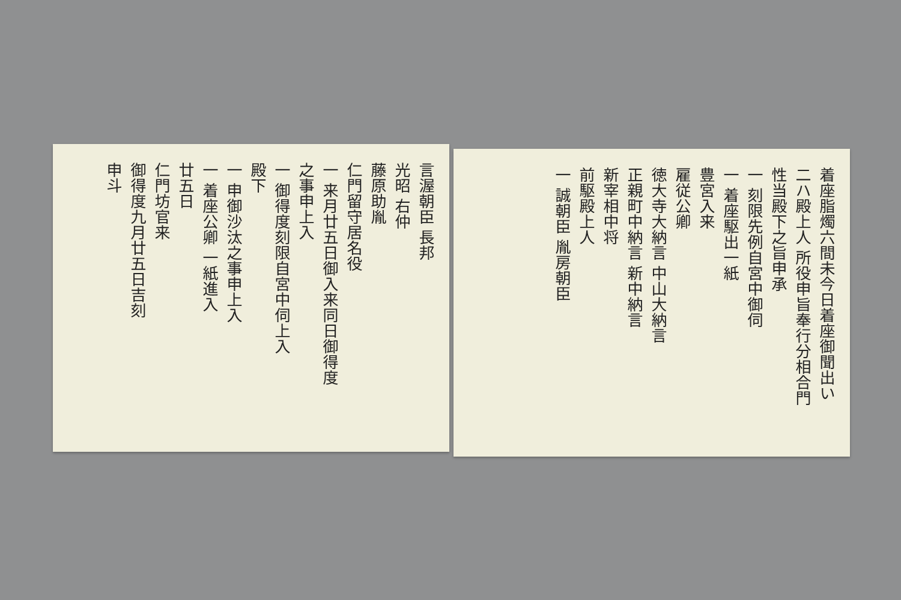着座脂燭六間未今日着座御聞出い
二ハ殿上人 所役申旨奉行分相合門
性当殿下之旨申承
一 刻限先例自宮中御伺
一 着座駆出一紙
豊宮入来
雇従公卿
徳大寺大納言 中山大納言
正親町中納言 新中納言
新宰相中将
前駆殿上人
一 誠朝臣 胤房朝臣
言渥朝臣 長邦
光昭 右仲
藤原助胤
仁門留守居名役
一 来月廿五日御入来同日御得度
之事申上入
一 御得度刻限自宮中伺上入
殿下
一 申御沙汰之事申上入
一 着座公卿 一紙進入
廿五日
仁門坊官来
御得度九月廿五日吉刻
申斗